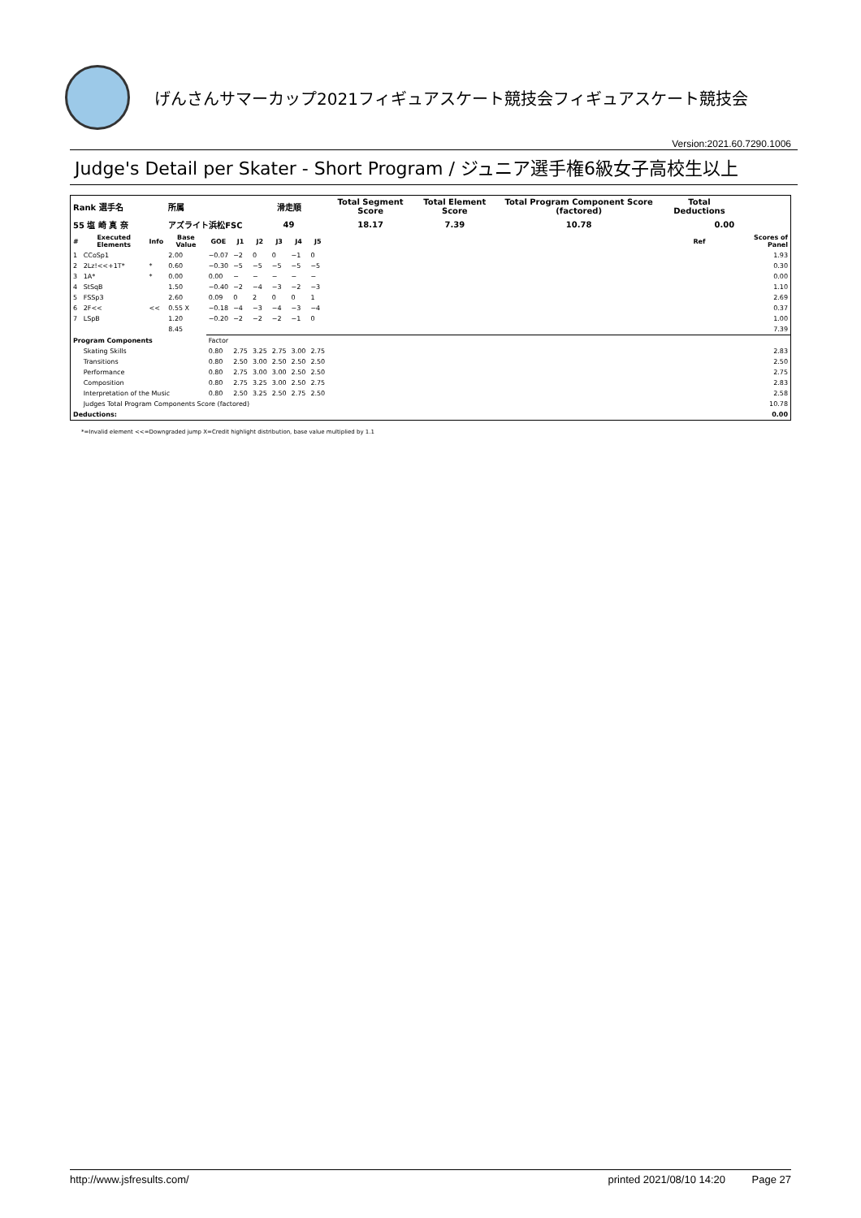げんさんサマーカップ2021フィギュアスケート競技会フィギュアスケート競技会
Version:2021.60.7290.1006
Judge's Detail per Skater - Short Program / ジュニア選手権6級女子高校生以上
| Rank 選手名 | | | 所属 | | | 滑走順 | | | | Total Segment Score | Total Element Score | Total Program Component Score (factored) | Total Deductions | |
| 55 塩 崎 真 奈 | | | アズライト浜松FSC | | | 49 | | | | 18.17 | 7.39 | 10.78 | 0.00 | |
| # | Executed Elements | Info | Base Value | GOE | J1 | J2 | J3 | J4 | J5 | | | | Ref | Scores of Panel |
| 1 | CCoSp1 | | 2.00 | −0.07 | −2 | 0 | 0 | −1 | 0 | | | | | 1.93 |
| 2 | 2Lz!<<+1T* | * | 0.60 | −0.30 | −5 | −5 | −5 | −5 | −5 | | | | | 0.30 |
| 3 | 1A* | * | 0.00 | 0.00 | − | − | − | − | − | | | | | 0.00 |
| 4 | StSqB | | 1.50 | −0.40 | −2 | −4 | −3 | −2 | −3 | | | | | 1.10 |
| 5 | FSSp3 | | 2.60 | 0.09 | 0 | 2 | 0 | 0 | 1 | | | | | 2.69 |
| 6 | 2F<< | << | 0.55 X | −0.18 | −4 | −3 | −4 | −3 | −4 | | | | | 0.37 |
| 7 | LSpB | | 1.20 | −0.20 | −2 | −2 | −2 | −1 | 0 | | | | | 1.00 |
| | | | 8.45 | | | | | | | | | | | 7.39 |
| Program Components | | | | Factor | | | | | | | | | | |
| | Skating Skills | | | 0.80 | 2.75 | 3.25 | 2.75 | 3.00 | 2.75 | | | | | 2.83 |
| | Transitions | | | 0.80 | 2.50 | 3.00 | 2.50 | 2.50 | 2.50 | | | | | 2.50 |
| | Performance | | | 0.80 | 2.75 | 3.00 | 3.00 | 2.50 | 2.50 | | | | | 2.75 |
| | Composition | | | 0.80 | 2.75 | 3.25 | 3.00 | 2.50 | 2.75 | | | | | 2.83 |
| | Interpretation of the Music | | | 0.80 | 2.50 | 3.25 | 2.50 | 2.75 | 2.50 | | | | | 2.58 |
| | Judges Total Program Components Score (factored) | | | | | | | | | | | | | 10.78 |
| Deductions: | | | | | | | | | | | | | | 0.00 |
*=Invalid element <<=Downgraded jump X=Credit highlight distribution, base value multiplied by 1.1
http://www.jsfresults.com/ printed 2021/08/10 14:20 Page 27